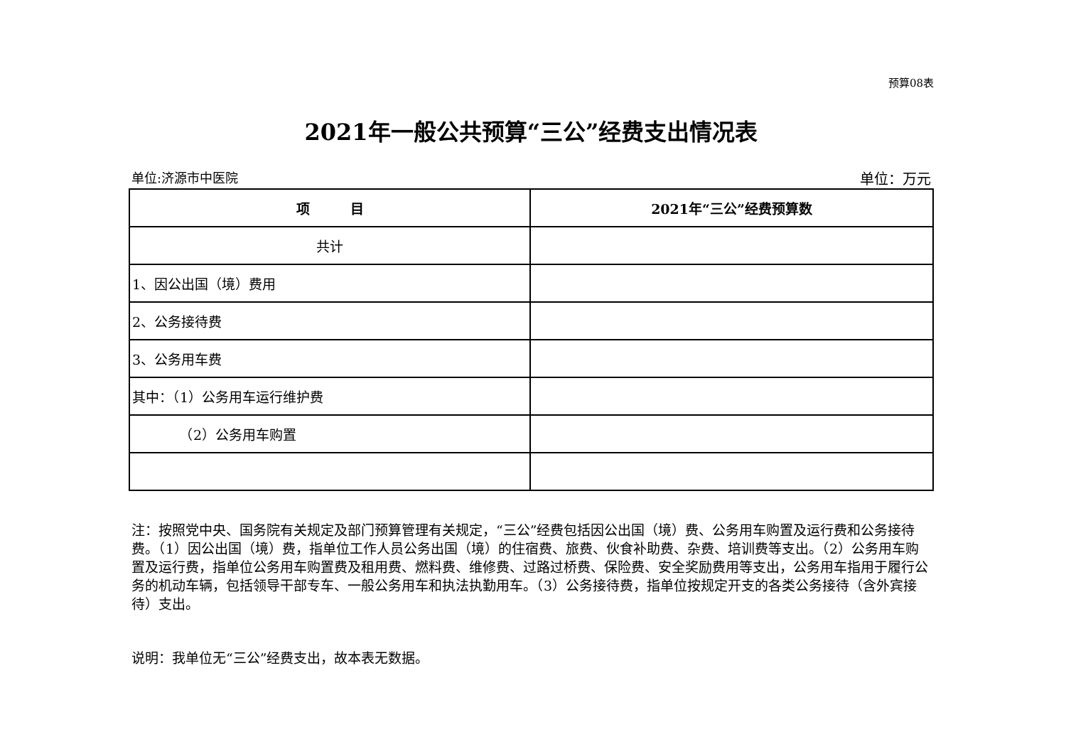预算08表
2021年一般公共预算“三公”经费支出情况表
单位:济源市中医院 单位：万元
| 项 目 | 2021年“三公”经费预算数 |
| --- | --- |
| 共计 | |
| 1、因公出国（境）费用 | |
| 2、公务接待费 | |
| 3、公务用车费 | |
| 其中：（1）公务用车运行维护费 | |
| （2）公务用车购置 | |
注：按照党中央、国务院有关规定及部门预算管理有关规定，“三公”经费包括因公出国（境）费、公务用车购置及运行费和公务接待费。（1）因公出国（境）费，指单位工作人员公务出国（境）的住宿费、旅费、伙食补助费、杂费、培训费等支出。（2）公务用车购置及运行费，指单位公务用车购置费及租用费、燃料费、维修费、过路过桥费、保险费、安全奖励费用等支出，公务用车指用于履行公务的机动车辆，包括领导干部专车、一般公务用车和执法执勤用车。（3）公务接待费，指单位按规定开支的各类公务接待（含外宾接待）支出。
说明：我单位无“三公”经费支出，故本表无数据。